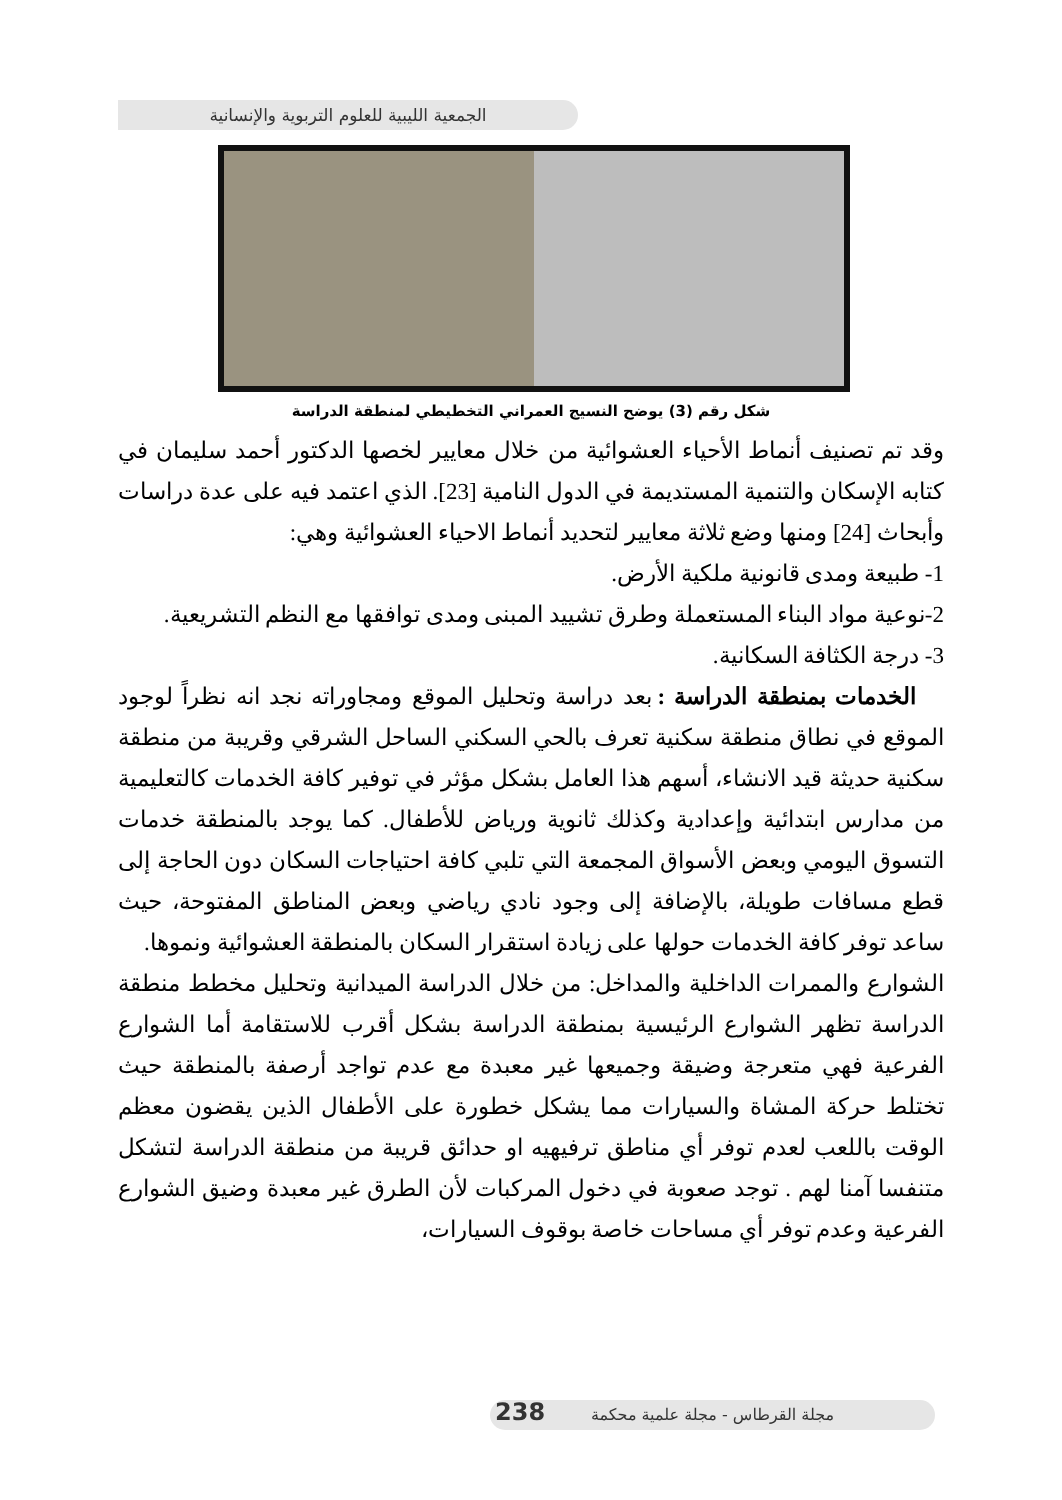الجمعية الليبية للعلوم التربوية والإنسانية
شكل رقم (3) يوضح النسيج العمراني التخطيطي لمنطقة الدراسة
وقد تم تصنيف أنماط الأحياء العشوائية من خلال معايير لخصها الدكتور أحمد سليمان في كتابه الإسكان والتنمية المستديمة في الدول النامية [23]. الذي اعتمد فيه على عدة دراسات وأبحاث [24] ومنها وضع ثلاثة معايير لتحديد أنماط الاحياء العشوائية وهي:
1- طبيعة ومدى قانونية ملكية الأرض.
2-نوعية مواد البناء المستعملة وطرق تشييد المبنى ومدى توافقها مع النظم التشريعية.
3- درجة الكثافة السكانية.
الخدمات بمنطقة الدراسة : بعد دراسة وتحليل الموقع ومجاوراته نجد انه نظراً لوجود الموقع في نطاق منطقة سكنية تعرف بالحي السكني الساحل الشرقي وقريبة من منطقة سكنية حديثة قيد الانشاء، أسهم هذا العامل بشكل مؤثر في توفير كافة الخدمات كالتعليمية من مدارس ابتدائية وإعدادية وكذلك ثانوية ورياض للأطفال. كما يوجد بالمنطقة خدمات التسوق اليومي وبعض الأسواق المجمعة التي تلبي كافة احتياجات السكان دون الحاجة إلى قطع مسافات طويلة، بالإضافة إلى وجود نادي رياضي وبعض المناطق المفتوحة، حيث ساعد توفر كافة الخدمات حولها على زيادة استقرار السكان بالمنطقة العشوائية ونموها.
الشوارع والممرات الداخلية والمداخل: من خلال الدراسة الميدانية وتحليل مخطط منطقة الدراسة تظهر الشوارع الرئيسية بمنطقة الدراسة بشكل أقرب للاستقامة أما الشوارع الفرعية فهي متعرجة وضيقة وجميعها غير معبدة مع عدم تواجد أرصفة بالمنطقة حيث تختلط حركة المشاة والسيارات مما يشكل خطورة على الأطفال الذين يقضون معظم الوقت باللعب لعدم توفر أي مناطق ترفيهيه او حدائق قريبة من منطقة الدراسة لتشكل متنفسا آمنا لهم . توجد صعوبة في دخول المركبات لأن الطرق غير معبدة وضيق الشوارع الفرعية وعدم توفر أي مساحات خاصة بوقوف السيارات،
مجلة القرطاس - مجلة علمية محكمة 238